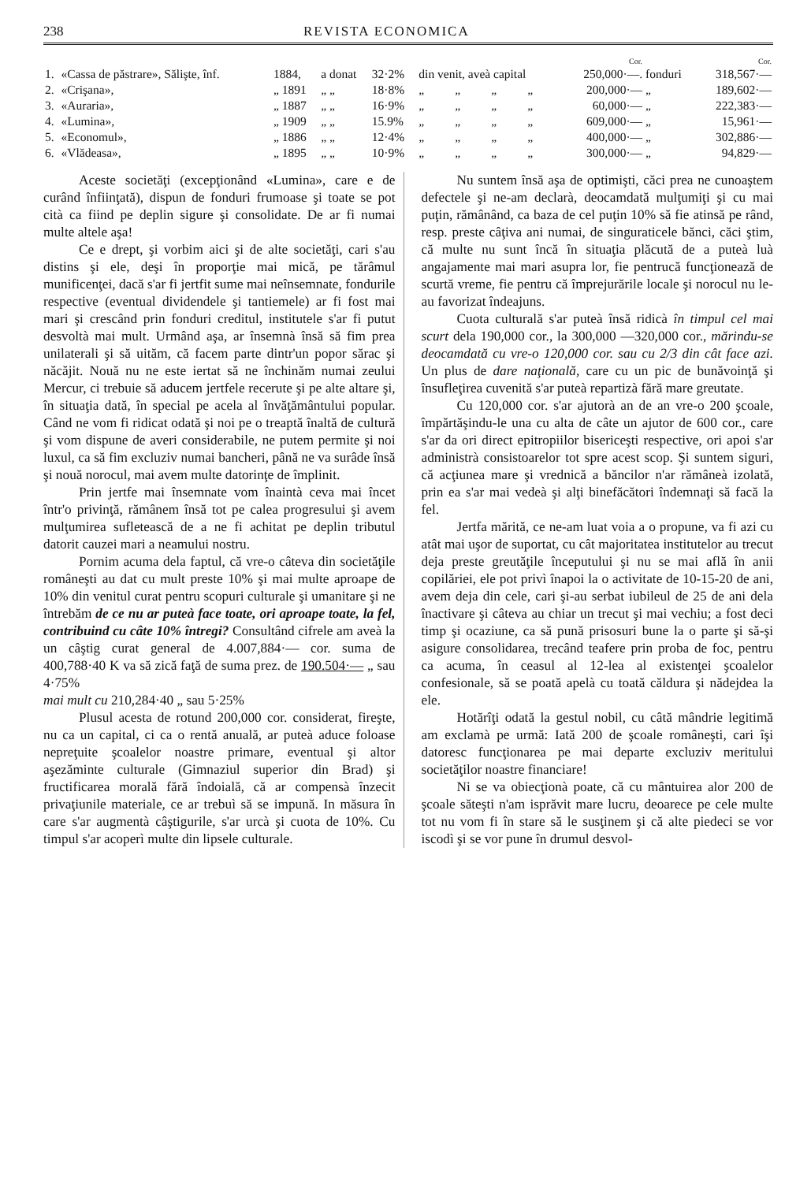238 REVISTA ECONOMICA
| | | | | | | | | | Cor. | | Cor. |
| --- | --- | --- | --- | --- | --- | --- | --- | --- | --- | --- | --- |
| 1. | «Cassa de păstrare», Sălişte, înf. | 1884, | a donat | 32·2% | din venit, aveà capital | | | | 250,000·—. | fonduri | 318,567·— |
| 2. | «Crişana», | „ 1891 | „ „ | 18·8% | „ | „ | „ | „ | 200,000·— | „ | 189,602·— |
| 3. | «Auraria», | „ 1887 | „ „ | 16·9% | „ | „ | „ | „ | 60,000·— | „ | 222,383·— |
| 4. | «Lumina», | „ 1909 | „ „ | 15.9% | „ | „ | „ | „ | 609,000·— | „ | 15,961·— |
| 5. | «Economul», | „ 1886 | „ „ | 12·4% | „ | „ | „ | „ | 400,000·— | „ | 302,886·— |
| 6. | «Vlădeasa», | „ 1895 | „ „ | 10·9% | „ | „ | „ | „ | 300,000·— | „ | 94,829·— |
Aceste societăţi (excepţionând «Lumina», care e de curând înfiinţată), dispun de fonduri frumoase şi toate se pot cità ca fiind pe deplin sigure şi consolidate. De ar fi numai multe altele aşa!
Ce e drept, şi vorbim aici şi de alte societăţi, cari s'au distins şi ele, deşi în proporţie mai mică, pe tărâmul munificenţei, dacă s'ar fi jertfit sume mai neînsemnate, fondurile respective (eventual dividendele şi tantiemele) ar fi fost mai mari şi crescând prin fonduri creditul, institutele s'ar fi putut desvoltà mai mult. Urmând aşa, ar însemnà însă să fim prea unilaterali şi să uităm, că facem parte dintr'un popor sărac şi năcăjit. Nouă nu ne este iertat să ne închinăm numai zeului Mercur, ci trebuie să aducem jertfele recerute şi pe alte altare şi, în situaţia dată, în special pe acela al învăţământului popular. Când ne vom fi ridicat odată şi noi pe o treaptă înaltă de cultură şi vom dispune de averi considerabile, ne putem permite şi noi luxul, ca să fim excluziv numai bancheri, până ne va surâde însă şi nouă norocul, mai avem multe datorinţe de împlinit.
Prin jertfe mai însemnate vom înaintà ceva mai încet într'o privinţă, rămânem însă tot pe calea progresului şi avem mulţumirea sufletească de a ne fi achitat pe deplin tributul datorit cauzei mari a neamului nostru.
Pornim acuma dela faptul, că vre-o câteva din societăţile româneşti au dat cu mult preste 10% şi mai multe aproape de 10% din venitul curat pentru scopuri culturale şi umanitare şi ne întrebăm de ce nu ar puteà face toate, ori aproape toate, la fel, contribuind cu câte 10% întregi? Consultând cifrele am aveà la un câştig curat general de 4.007,884·— cor. suma de 400,788·40 K va să zică faţă de suma prez. de 190.504·— „ sau 4·75%
mai mult cu 210,284·40 „ sau 5·25%
Plusul acesta de rotund 200,000 cor. considerat, fireşte, nu ca un capital, ci ca o rentă anuală, ar puteà aduce foloase nepreţuite şcoalelor noastre primare, eventual şi altor aşezăminte culturale (Gimnaziul superior din Brad) şi fructificarea morală fără îndoială, că ar compensà înzecit privaţiunile materiale, ce ar trebuì să se impună. In măsura în care s'ar augmentà câştigurile, s'ar urcà şi cuota de 10%. Cu timpul s'ar acoperì multe din lipsele culturale.
Nu suntem însă aşa de optimişti, căci prea ne cunoaştem defectele şi ne-am declarà, deocamdată mulţumiţi şi cu mai puţin, rămânând, ca baza de cel puţin 10% să fie atinsă pe rând, resp. preste câţiva ani numai, de singuraticele bănci, căci ştim, că multe nu sunt încă în situaţia plăcută de a puteà luà angajamente mai mari asupra lor, fie pentrucă funcţionează de scurtă vreme, fie pentru că împrejurările locale şi norocul nu le-au favorizat îndeajuns.
Cuota culturală s'ar puteà însă ridicà în timpul cel mai scurt dela 190,000 cor., la 300,000 —320,000 cor., mărindu-se deocamdată cu vre-o 120,000 cor. sau cu 2/3 din cât face azi. Un plus de dare naţională, care cu un pic de bunăvoinţă şi însufleţirea cuvenită s'ar puteà repartizà fără mare greutate.
Cu 120,000 cor. s'ar ajutorà an de an vre-o 200 şcoale, împărtăşindu-le una cu alta de câte un ajutor de 600 cor., care s'ar da ori direct epitropiilor bisericeşti respective, ori apoi s'ar administrà consistoarelor tot spre acest scop. Şi suntem siguri, că acţiunea mare şi vrednică a băncilor n'ar rămâneà izolată, prin ea s'ar mai vedeà şi alţi binefăcători îndemnaţi să facă la fel.
Jertfa mărită, ce ne-am luat voia a o propune, va fi azi cu atât mai uşor de suportat, cu cât majoritatea institutelor au trecut deja preste greutăţile începutului şi nu se mai află în anii copilăriei, ele pot privì înapoi la o activitate de 10-15-20 de ani, avem deja din cele, cari şi-au serbat iubileul de 25 de ani dela înactivare şi câteva au chiar un trecut şi mai vechiu; a fost deci timp şi ocaziune, ca să pună prisosuri bune la o parte şi să-şi asigure consolidarea, trecând teafere prin proba de foc, pentru ca acuma, în ceasul al 12-lea al existenţei şcoalelor confesionale, să se poată apelà cu toată căldura şi nădejdea la ele.
Hotărîţi odată la gestul nobil, cu câtă mândrie legitimă am exclamà pe urmă: Iată 200 de şcoale româneşti, cari îşi datoresc funcţionarea pe mai departe excluziv meritului societăţilor noastre financiare!
Ni se va obiecţionà poate, că cu mântuirea alor 200 de şcoale săteşti n'am isprăvit mare lucru, deoarece pe cele multe tot nu vom fi în stare să le susţinem şi că alte piedeci se vor iscodì şi se vor pune în drumul desvol-